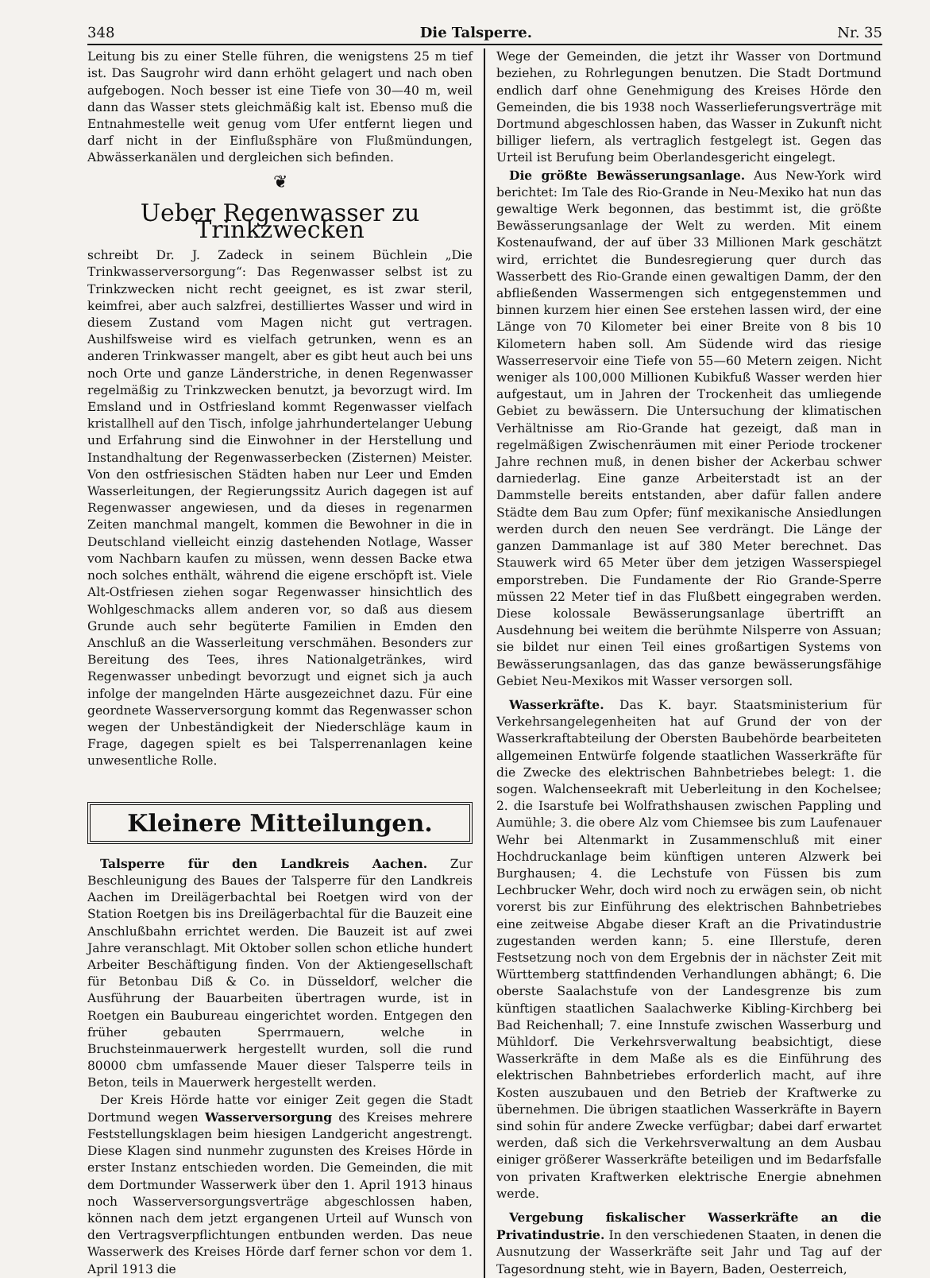348 Die Talsperre. Nr. 35
Leitung bis zu einer Stelle führen, die wenigstens 25 m tief ist. Das Saugrohr wird dann erhöht gelagert und nach oben aufgebogen. Noch besser ist eine Tiefe von 30—40 m, weil dann das Wasser stets gleichmäßig kalt ist. Ebenso muß die Entnahmestelle weit genug vom Ufer entfernt liegen und darf nicht in der Einflußsphäre von Flußmündungen, Abwässerkanälen und dergleichen sich befinden.
❦
Ueber Regenwasser zu Trinkzwecken
schreibt Dr. J. Zadeck in seinem Büchlein „Die Trinkwasserversorgung“: Das Regenwasser selbst ist zu Trinkzwecken nicht recht geeignet, es ist zwar steril, keimfrei, aber auch salzfrei, destilliertes Wasser und wird in diesem Zustand vom Magen nicht gut vertragen. Aushilfsweise wird es vielfach getrunken, wenn es an anderen Trinkwasser mangelt, aber es gibt heut auch bei uns noch Orte und ganze Länderstriche, in denen Regenwasser regelmäßig zu Trinkzwecken benutzt, ja bevorzugt wird. Im Emsland und in Ostfriesland kommt Regenwasser vielfach kristallhell auf den Tisch, infolge jahrhundertelanger Uebung und Erfahrung sind die Einwohner in der Herstellung und Instandhaltung der Regenwasserbecken (Zisternen) Meister. Von den ostfriesischen Städten haben nur Leer und Emden Wasserleitungen, der Regierungssitz Aurich dagegen ist auf Regenwasser angewiesen, und da dieses in regenarmen Zeiten manchmal mangelt, kommen die Bewohner in die in Deutschland vielleicht einzig dastehenden Notlage, Wasser vom Nachbarn kaufen zu müssen, wenn dessen Backe etwa noch solches enthält, während die eigene erschöpft ist. Viele Alt-Ostfriesen ziehen sogar Regenwasser hinsichtlich des Wohlgeschmacks allem anderen vor, so daß aus diesem Grunde auch sehr begüterte Familien in Emden den Anschluß an die Wasserleitung verschmähen. Besonders zur Bereitung des Tees, ihres Nationalgetränkes, wird Regenwasser unbedingt bevorzugt und eignet sich ja auch infolge der mangelnden Härte ausgezeichnet dazu. Für eine geordnete Wasserversorgung kommt das Regenwasser schon wegen der Unbeständigkeit der Niederschläge kaum in Frage, dagegen spielt es bei Talsperrenanlagen keine unwesentliche Rolle.
Kleinere Mitteilungen.
Talsperre für den Landkreis Aachen. Zur Beschleunigung des Baues der Talsperre für den Landkreis Aachen im Dreilägerbachtal bei Roetgen wird von der Station Roetgen bis ins Dreilägerbachtal für die Bauzeit eine Anschlußbahn errichtet werden. Die Bauzeit ist auf zwei Jahre veranschlagt. Mit Oktober sollen schon etliche hundert Arbeiter Beschäftigung finden. Von der Aktiengesellschaft für Betonbau Diß & Co. in Düsseldorf, welcher die Ausführung der Bauarbeiten übertragen wurde, ist in Roetgen ein Baubureau eingerichtet worden. Entgegen den früher gebauten Sperrmauern, welche in Bruchsteinmauerwerk hergestellt wurden, soll die rund 80000 cbm umfassende Mauer dieser Talsperre teils in Beton, teils in Mauerwerk hergestellt werden.
Der Kreis Hörde hatte vor einiger Zeit gegen die Stadt Dortmund wegen Wasserversorgung des Kreises mehrere Feststellungsklagen beim hiesigen Landgericht angestrengt. Diese Klagen sind nunmehr zugunsten des Kreises Hörde in erster Instanz entschieden worden. Die Gemeinden, die mit dem Dortmunder Wasserwerk über den 1. April 1913 hinaus noch Wasserversorgungsverträge abgeschlossen haben, können nach dem jetzt ergangenen Urteil auf Wunsch von den Vertragsverpflichtungen entbunden werden. Das neue Wasserwerk des Kreises Hörde darf ferner schon vor dem 1. April 1913 die
Wege der Gemeinden, die jetzt ihr Wasser von Dortmund beziehen, zu Rohrlegungen benutzen. Die Stadt Dortmund endlich darf ohne Genehmigung des Kreises Hörde den Gemeinden, die bis 1938 noch Wasserlieferungsverträge mit Dortmund abgeschlossen haben, das Wasser in Zukunft nicht billiger liefern, als vertraglich festgelegt ist. Gegen das Urteil ist Berufung beim Oberlandesgericht eingelegt.
Die größte Bewässerungsanlage. Aus New-York wird berichtet: Im Tale des Rio-Grande in Neu-Mexiko hat nun das gewaltige Werk begonnen, das bestimmt ist, die größte Bewässerungsanlage der Welt zu werden. Mit einem Kostenaufwand, der auf über 33 Millionen Mark geschätzt wird, errichtet die Bundesregierung quer durch das Wasserbett des Rio-Grande einen gewaltigen Damm, der den abfließenden Wassermengen sich entgegenstemmen und binnen kurzem hier einen See erstehen lassen wird, der eine Länge von 70 Kilometer bei einer Breite von 8 bis 10 Kilometern haben soll. Am Südende wird das riesige Wasserreservoir eine Tiefe von 55—60 Metern zeigen. Nicht weniger als 100,000 Millionen Kubikfuß Wasser werden hier aufgestaut, um in Jahren der Trockenheit das umliegende Gebiet zu bewässern. Die Untersuchung der klimatischen Verhältnisse am Rio-Grande hat gezeigt, daß man in regelmäßigen Zwischenräumen mit einer Periode trockener Jahre rechnen muß, in denen bisher der Ackerbau schwer darniederlag. Eine ganze Arbeiterstadt ist an der Dammstelle bereits entstanden, aber dafür fallen andere Städte dem Bau zum Opfer; fünf mexikanische Ansiedlungen werden durch den neuen See verdrängt. Die Länge der ganzen Dammanlage ist auf 380 Meter berechnet. Das Stauwerk wird 65 Meter über dem jetzigen Wasserspiegel emporstreben. Die Fundamente der Rio Grande-Sperre müssen 22 Meter tief in das Flußbett eingegraben werden. Diese kolossale Bewässerungsanlage übertrifft an Ausdehnung bei weitem die berühmte Nilsperre von Assuan; sie bildet nur einen Teil eines großartigen Systems von Bewässerungsanlagen, das das ganze bewässerungsfähige Gebiet Neu-Mexikos mit Wasser versorgen soll.
Wasserkräfte. Das K. bayr. Staatsministerium für Verkehrsangelegenheiten hat auf Grund der von der Wasserkraftabteilung der Obersten Baubehörde bearbeiteten allgemeinen Entwürfe folgende staatlichen Wasserkräfte für die Zwecke des elektrischen Bahnbetriebes belegt: 1. die sogen. Walchenseekraft mit Ueberleitung in den Kochelsee; 2. die Isarstufe bei Wolfrathshausen zwischen Pappling und Aumühle; 3. die obere Alz vom Chiemsee bis zum Laufenauer Wehr bei Altenmarkt in Zusammenschluß mit einer Hochdruckanlage beim künftigen unteren Alzwerk bei Burghausen; 4. die Lechstufe von Füssen bis zum Lechbrucker Wehr, doch wird noch zu erwägen sein, ob nicht vorerst bis zur Einführung des elektrischen Bahnbetriebes eine zeitweise Abgabe dieser Kraft an die Privatindustrie zugestanden werden kann; 5. eine Illerstufe, deren Festsetzung noch von dem Ergebnis der in nächster Zeit mit Württemberg stattfindenden Verhandlungen abhängt; 6. Die oberste Saalachstufe von der Landesgrenze bis zum künftigen staatlichen Saalachwerke Kibling-Kirchberg bei Bad Reichenhall; 7. eine Innstufe zwischen Wasserburg und Mühldorf. Die Verkehrsverwaltung beabsichtigt, diese Wasserkräfte in dem Maße als es die Einführung des elektrischen Bahnbetriebes erforderlich macht, auf ihre Kosten auszubauen und den Betrieb der Kraftwerke zu übernehmen. Die übrigen staatlichen Wasserkräfte in Bayern sind sohin für andere Zwecke verfügbar; dabei darf erwartet werden, daß sich die Verkehrsverwaltung an dem Ausbau einiger größerer Wasserkräfte beteiligen und im Bedarfsfalle von privaten Kraftwerken elektrische Energie abnehmen werde.
Vergebung fiskalischer Wasserkräfte an die Privatindustrie. In den verschiedenen Staaten, in denen die Ausnutzung der Wasserkräfte seit Jahr und Tag auf der Tagesordnung steht, wie in Bayern, Baden, Oesterreich,